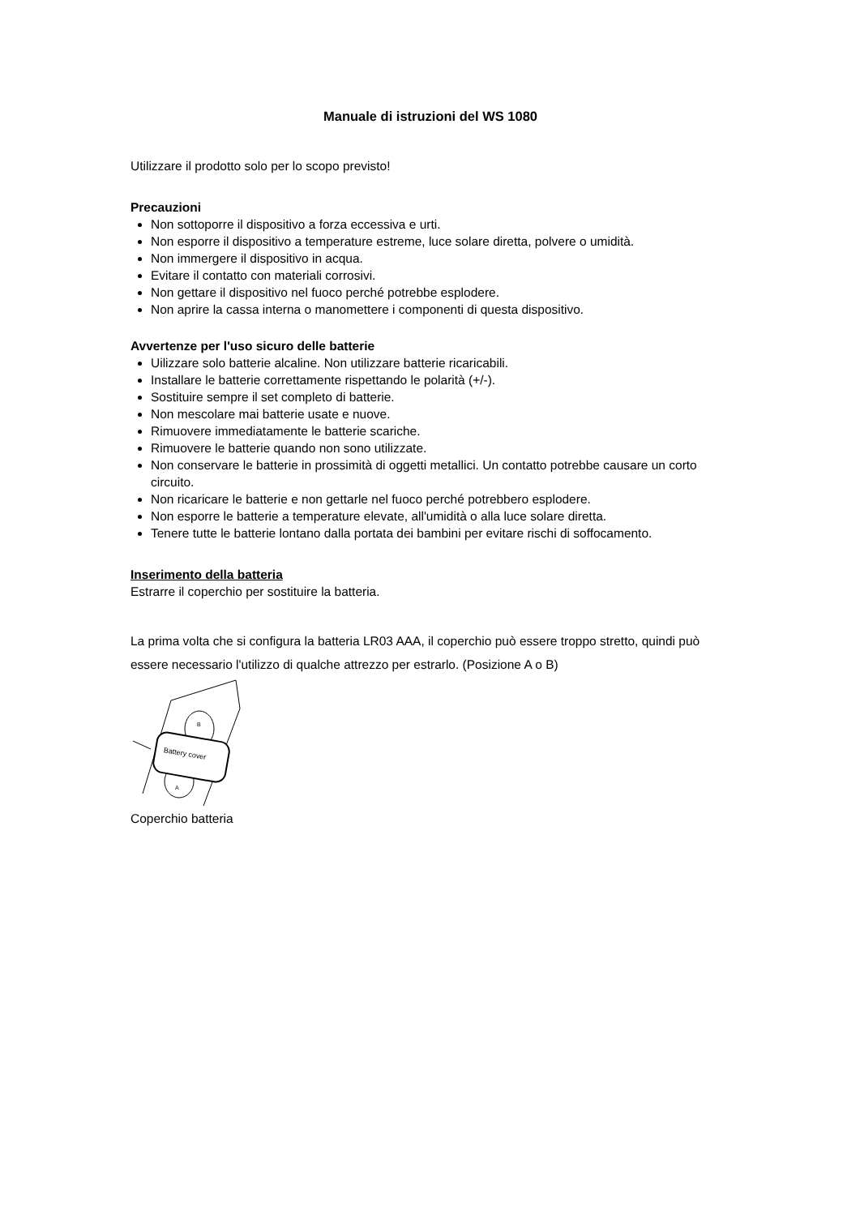Manuale di istruzioni del WS 1080
Utilizzare il prodotto solo per lo scopo previsto!
Precauzioni
Non sottoporre il dispositivo a forza eccessiva e urti.
Non esporre il dispositivo a temperature estreme, luce solare diretta, polvere o umidità.
Non immergere il dispositivo in acqua.
Evitare il contatto con materiali corrosivi.
Non gettare il dispositivo nel fuoco perché potrebbe esplodere.
Non aprire la cassa interna o manomettere i componenti di questa dispositivo.
Avvertenze per l'uso sicuro delle batterie
Uilizzare solo batterie alcaline. Non utilizzare batterie ricaricabili.
Installare le batterie correttamente rispettando le polarità (+/-).
Sostituire sempre il set completo di batterie.
Non mescolare mai batterie usate e nuove.
Rimuovere immediatamente le batterie scariche.
Rimuovere le batterie quando non sono utilizzate.
Non conservare le batterie in prossimità di oggetti metallici. Un contatto potrebbe causare un corto circuito.
Non ricaricare le batterie e non gettarle nel fuoco perché potrebbero esplodere.
Non esporre le batterie a temperature elevate, all'umidità o alla luce solare diretta.
Tenere tutte le batterie lontano dalla portata dei bambini per evitare rischi di soffocamento.
Inserimento della batteria
Estrarre il coperchio per sostituire la batteria.
La prima volta che si configura la batteria LR03 AAA, il coperchio può essere troppo stretto, quindi può essere necessario l'utilizzo di qualche attrezzo per estrarlo. (Posizione A o B)
Battery cover
B
A
Coperchio batteria